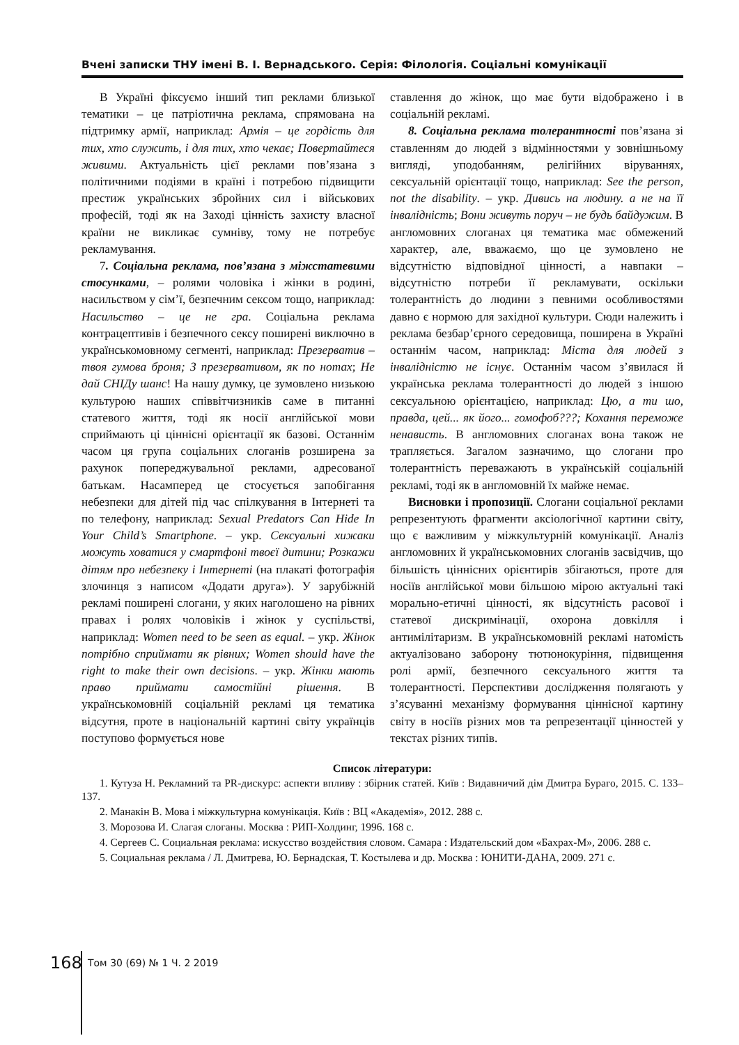Вчені записки ТНУ імені В. І. Вернадського. Серія: Філологія. Соціальні комунікації
В Україні фіксуємо інший тип реклами близької тематики – це патріотична реклама, спрямована на підтримку армії, наприклад: Армія – це гордість для тих, хто служить, і для тих, хто чекає; Повертайтеся живими. Актуальність цієї реклами пов’язана з політичними подіями в країні і потребою підвищити престиж українських збройних сил і військових професій, тоді як на Заході цінність захисту власної країни не викликає сумніву, тому не потребує рекламування.
7. Соціальна реклама, пов’язана з міжстатевими стосунками, – ролями чоловіка і жінки в родині, насильством у сім’ї, безпечним сексом тощо, наприклад: Насильство – це не гра. Соціальна реклама контрацептивів і безпечного сексу поширені виключно в українськомовному сегменті, наприклад: Презерватив – твоя гумова броня; З презервативом, як по нотах; Не дай СНІДу шанс! На нашу думку, це зумовлено низькою культурою наших співвітчизників саме в питанні статевого життя, тоді як носії англійської мови сприймають ці ціннісні орієнтації як базові. Останнім часом ця група соціальних слоганів розширена за рахунок попереджувальної реклами, адресованої батькам. Насамперед це стосується запобігання небезпеки для дітей під час спілкування в Інтернеті та по телефону, наприклад: Sexual Predators Can Hide In Your Child’s Smartphone. – укр. Сексуальні хижаки можуть ховатися у смартфоні твоєї дитини; Розкажи дітям про небезпеку і Інтернеті (на плакаті фотографія злочинця з написом «Додати друга»). У зарубіжній рекламі поширені слогани, у яких наголошено на рівних правах і ролях чоловіків і жінок у суспільстві, наприклад: Women need to be seen as equal. – укр. Жінок потрібно сприймати як рівних; Women should have the right to make their own decisions. – укр. Жінки мають право приймати самостійні рішення. В українськомовній соціальній рекламі ця тематика відсутня, проте в національній картині світу українців поступово формується нове
ставлення до жінок, що має бути відображено і в соціальній рекламі.
8. Соціальна реклама толерантності пов’язана зі ставленням до людей з відмінностями у зовнішньому вигляді, уподобанням, релігійних віруваннях, сексуальній орієнтації тощо, наприклад: See the person, not the disability. – укр. Дивись на людину. а не на її інвалідність; Вони живуть поруч – не будь байдужим. В англомовних слоганах ця тематика має обмежений характер, але, вважаємо, що це зумовлено не відсутністю відповідної цінності, а навпаки – відсутністю потреби її рекламувати, оскільки толерантність до людини з певними особливостями давно є нормою для західної культури. Сюди належить і реклама безбар’єрного середовища, поширена в Україні останнім часом, наприклад: Міста для людей з інвалідністю не існує. Останнім часом з’явилася й українська реклама толерантності до людей з іншою сексуальною орієнтацією, наприклад: Цю, а ти шо, правда, цей... як його... гомофоб???; Кохання переможе ненависть. В англомовних слоганах вона також не трапляється. Загалом зазначимо, що слогани про толерантність переважають в українській соціальній рекламі, тоді як в англомовній їх майже немає.
Висновки і пропозиції. Слогани соціальної реклами репрезентують фрагменти аксіологічної картини світу, що є важливим у міжкультурній комунікації. Аналіз англомовних й українськомовних слоганів засвідчив, що більшість ціннісних орієнтирів збігаються, проте для носіїв англійської мови більшою мірою актуальні такі морально-етичні цінності, як відсутність расової і статевої дискримінації, охорона довкілля і антимілітаризм. В українськомовній рекламі натомість актуалізовано заборону тютюнокуріння, підвищення ролі армії, безпечного сексуального життя та толерантності. Перспективи дослідження полягають у з’ясуванні механізму формування ціннісної картину світу в носіїв різних мов та репрезентації цінностей у текстах різних типів.
Список літератури:
1. Кутуза Н. Рекламний та PR-дискурс: аспекти впливу : збірник статей. Київ : Видавничий дім Дмитра Бураго, 2015. С. 133–137.
2. Манакін В. Мова і міжкультурна комунікація. Київ : ВЦ «Академія», 2012. 288 с.
3. Морозова И. Слагая слоганы. Москва : РИП-Холдинг, 1996. 168 с.
4. Сергеев С. Социальная реклама: искусство воздействия словом. Самара : Издательский дом «Бахрах-М», 2006. 288 с.
5. Социальная реклама / Л. Дмитрева, Ю. Бернадская, Т. Костылева и др. Москва : ЮНИТИ-ДАНА, 2009. 271 с.
168 Том 30 (69) № 1 Ч. 2 2019